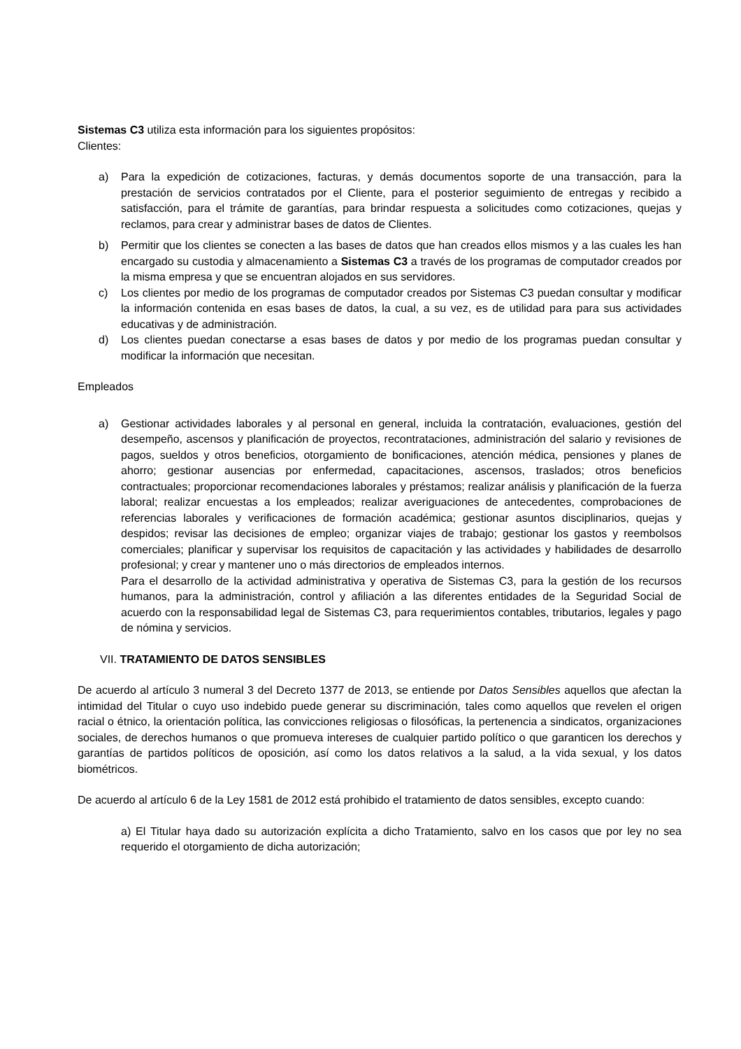Sistemas C3 utiliza esta información para los siguientes propósitos:
Clientes:
a) Para la expedición de cotizaciones, facturas, y demás documentos soporte de una transacción, para la prestación de servicios contratados por el Cliente, para el posterior seguimiento de entregas y recibido a satisfacción, para el trámite de garantías, para brindar respuesta a solicitudes como cotizaciones, quejas y reclamos, para crear y administrar bases de datos de Clientes.
b) Permitir que los clientes se conecten a las bases de datos que han creados ellos mismos y a las cuales les han encargado su custodia y almacenamiento a Sistemas C3 a través de los programas de computador creados por la misma empresa y que se encuentran alojados en sus servidores.
c) Los clientes por medio de los programas de computador creados por Sistemas C3 puedan consultar y modificar la información contenida en esas bases de datos, la cual, a su vez, es de utilidad para para sus actividades educativas y de administración.
d) Los clientes puedan conectarse a esas bases de datos y por medio de los programas puedan consultar y modificar la información que necesitan.
Empleados
a) Gestionar actividades laborales y al personal en general, incluida la contratación, evaluaciones, gestión del desempeño, ascensos y planificación de proyectos, recontrataciones, administración del salario y revisiones de pagos, sueldos y otros beneficios, otorgamiento de bonificaciones, atención médica, pensiones y planes de ahorro; gestionar ausencias por enfermedad, capacitaciones, ascensos, traslados; otros beneficios contractuales; proporcionar recomendaciones laborales y préstamos; realizar análisis y planificación de la fuerza laboral; realizar encuestas a los empleados; realizar averiguaciones de antecedentes, comprobaciones de referencias laborales y verificaciones de formación académica; gestionar asuntos disciplinarios, quejas y despidos; revisar las decisiones de empleo; organizar viajes de trabajo; gestionar los gastos y reembolsos comerciales; planificar y supervisar los requisitos de capacitación y las actividades y habilidades de desarrollo profesional; y crear y mantener uno o más directorios de empleados internos.
Para el desarrollo de la actividad administrativa y operativa de Sistemas C3, para la gestión de los recursos humanos, para la administración, control y afiliación a las diferentes entidades de la Seguridad Social de acuerdo con la responsabilidad legal de Sistemas C3, para requerimientos contables, tributarios, legales y pago de nómina y servicios.
VII. TRATAMIENTO DE DATOS SENSIBLES
De acuerdo al artículo 3 numeral 3 del Decreto 1377 de 2013, se entiende por Datos Sensibles aquellos que afectan la intimidad del Titular o cuyo uso indebido puede generar su discriminación, tales como aquellos que revelen el origen racial o étnico, la orientación política, las convicciones religiosas o filosóficas, la pertenencia a sindicatos, organizaciones sociales, de derechos humanos o que promueva intereses de cualquier partido político o que garanticen los derechos y garantías de partidos políticos de oposición, así como los datos relativos a la salud, a la vida sexual, y los datos biométricos.
De acuerdo al artículo 6 de la Ley 1581 de 2012 está prohibido el tratamiento de datos sensibles, excepto cuando:
a) El Titular haya dado su autorización explícita a dicho Tratamiento, salvo en los casos que por ley no sea requerido el otorgamiento de dicha autorización;